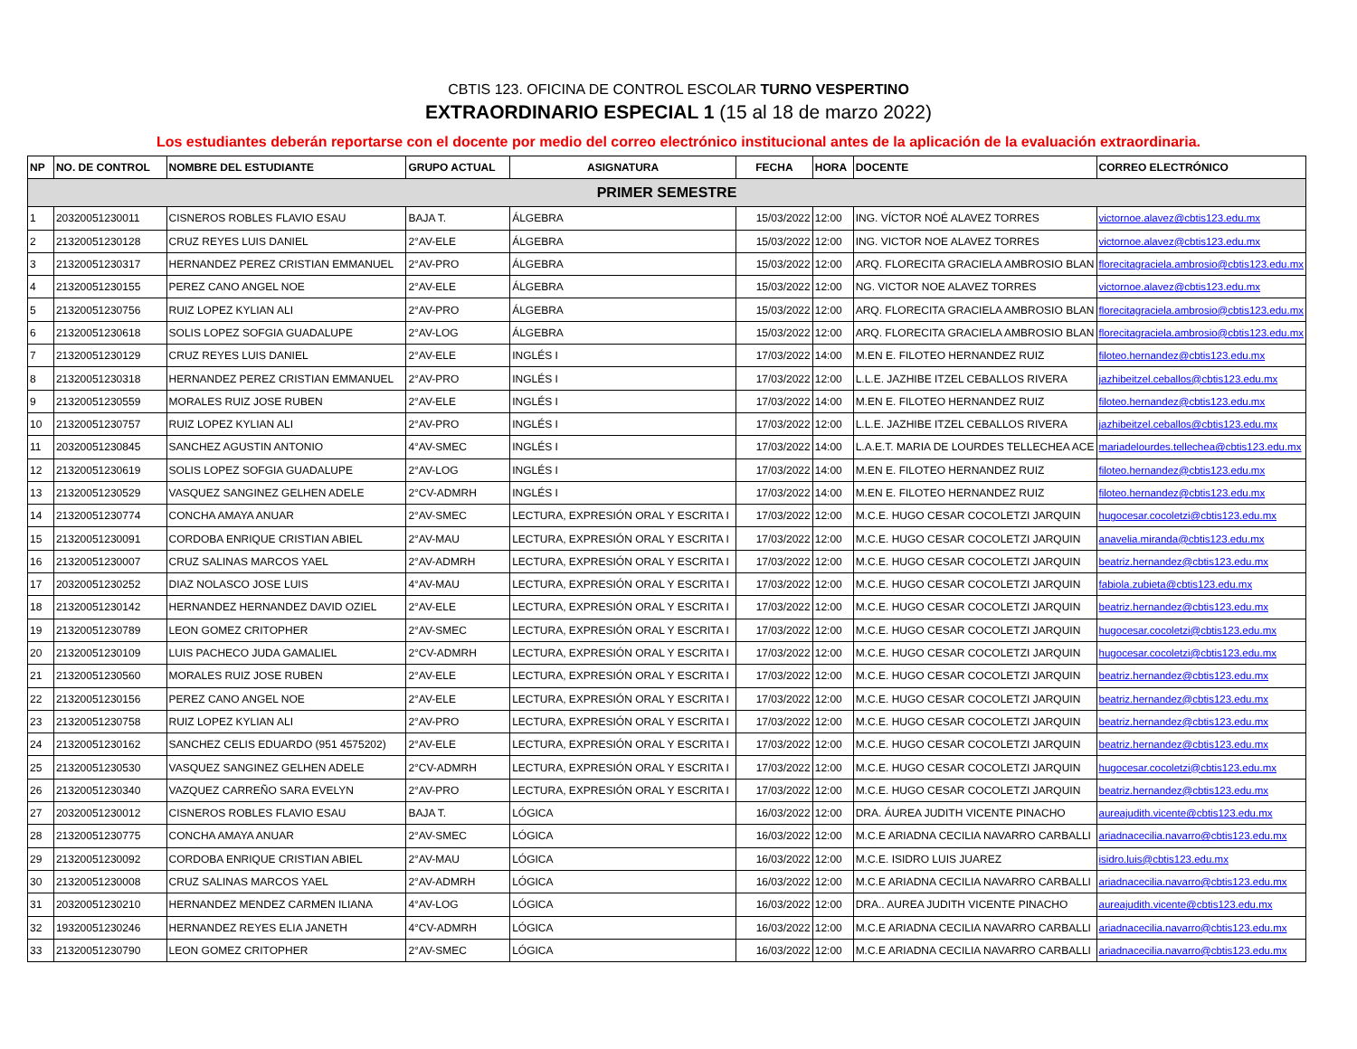CBTIS 123. OFICINA DE CONTROL ESCOLAR TURNO VESPERTINO
EXTRAORDINARIO ESPECIAL 1 (15 al 18 de marzo 2022)
Los estudiantes deberán reportarse con el docente por medio del correo electrónico institucional antes de la aplicación de la evaluación extraordinaria.
| NP | NO. DE CONTROL | NOMBRE DEL ESTUDIANTE | GRUPO ACTUAL | ASIGNATURA | FECHA | HORA | DOCENTE | CORREO ELECTRÓNICO |
| --- | --- | --- | --- | --- | --- | --- | --- | --- |
| PRIMER SEMESTRE | | | | | | | | |
| 1 | 20320051230011 | CISNEROS ROBLES FLAVIO ESAU | BAJA T. | ÁLGEBRA | 15/03/2022 | 12:00 | ING. VÍCTOR NOÉ ALAVEZ TORRES | victornoe.alavez@cbtis123.edu.mx |
| 2 | 21320051230128 | CRUZ REYES LUIS DANIEL | 2°AV-ELE | ÁLGEBRA | 15/03/2022 | 12:00 | ING. VICTOR NOE ALAVEZ TORRES | victornoe.alavez@cbtis123.edu.mx |
| 3 | 21320051230317 | HERNANDEZ PEREZ CRISTIAN EMMANUEL | 2°AV-PRO | ÁLGEBRA | 15/03/2022 | 12:00 | ARQ. FLORECITA GRACIELA AMBROSIO BLAN | florecitagraciela.ambrosio@cbtis123.edu.mx |
| 4 | 21320051230155 | PEREZ CANO ANGEL NOE | 2°AV-ELE | ÁLGEBRA | 15/03/2022 | 12:00 | NG. VICTOR NOE ALAVEZ TORRES | victornoe.alavez@cbtis123.edu.mx |
| 5 | 21320051230756 | RUIZ LOPEZ KYLIAN ALI | 2°AV-PRO | ÁLGEBRA | 15/03/2022 | 12:00 | ARQ. FLORECITA GRACIELA AMBROSIO BLAN | florecitagraciela.ambrosio@cbtis123.edu.mx |
| 6 | 21320051230618 | SOLIS LOPEZ SOFGIA GUADALUPE | 2°AV-LOG | ÁLGEBRA | 15/03/2022 | 12:00 | ARQ. FLORECITA GRACIELA AMBROSIO BLAN | florecitagraciela.ambrosio@cbtis123.edu.mx |
| 7 | 21320051230129 | CRUZ REYES LUIS DANIEL | 2°AV-ELE | INGLÉS I | 17/03/2022 | 14:00 | M.EN E. FILOTEO HERNANDEZ RUIZ | filoteo.hernandez@cbtis123.edu.mx |
| 8 | 21320051230318 | HERNANDEZ PEREZ CRISTIAN EMMANUEL | 2°AV-PRO | INGLÉS I | 17/03/2022 | 12:00 | L.L.E. JAZHIBE ITZEL CEBALLOS RIVERA | jazhibeitzel.ceballos@cbtis123.edu.mx |
| 9 | 21320051230559 | MORALES RUIZ JOSE RUBEN | 2°AV-ELE | INGLÉS I | 17/03/2022 | 14:00 | M.EN E. FILOTEO HERNANDEZ RUIZ | filoteo.hernandez@cbtis123.edu.mx |
| 10 | 21320051230757 | RUIZ LOPEZ KYLIAN ALI | 2°AV-PRO | INGLÉS I | 17/03/2022 | 12:00 | L.L.E. JAZHIBE ITZEL CEBALLOS RIVERA | jazhibeitzel.ceballos@cbtis123.edu.mx |
| 11 | 20320051230845 | SANCHEZ AGUSTIN ANTONIO | 4°AV-SMEC | INGLÉS I | 17/03/2022 | 14:00 | L.A.E.T. MARIA DE LOURDES TELLECHEA ACE | mariadelourdes.tellechea@cbtis123.edu.mx |
| 12 | 21320051230619 | SOLIS LOPEZ SOFGIA GUADALUPE | 2°AV-LOG | INGLÉS I | 17/03/2022 | 14:00 | M.EN E. FILOTEO HERNANDEZ RUIZ | filoteo.hernandez@cbtis123.edu.mx |
| 13 | 21320051230529 | VASQUEZ SANGINEZ GELHEN ADELE | 2°CV-ADMRH | INGLÉS I | 17/03/2022 | 14:00 | M.EN E. FILOTEO HERNANDEZ RUIZ | filoteo.hernandez@cbtis123.edu.mx |
| 14 | 21320051230774 | CONCHA AMAYA ANUAR | 2°AV-SMEC | LECTURA, EXPRESIÓN ORAL Y ESCRITA I | 17/03/2022 | 12:00 | M.C.E. HUGO CESAR COCOLETZI JARQUIN | hugocesar.cocoletzi@cbtis123.edu.mx |
| 15 | 21320051230091 | CORDOBA ENRIQUE CRISTIAN ABIEL | 2°AV-MAU | LECTURA, EXPRESIÓN ORAL Y ESCRITA I | 17/03/2022 | 12:00 | M.C.E. HUGO CESAR COCOLETZI JARQUIN | anavelia.miranda@cbtis123.edu.mx |
| 16 | 21320051230007 | CRUZ SALINAS MARCOS YAEL | 2°AV-ADMRH | LECTURA, EXPRESIÓN ORAL Y ESCRITA I | 17/03/2022 | 12:00 | M.C.E. HUGO CESAR COCOLETZI JARQUIN | beatriz.hernandez@cbtis123.edu.mx |
| 17 | 20320051230252 | DIAZ NOLASCO JOSE LUIS | 4°AV-MAU | LECTURA, EXPRESIÓN ORAL Y ESCRITA I | 17/03/2022 | 12:00 | M.C.E. HUGO CESAR COCOLETZI JARQUIN | fabiola.zubieta@cbtis123.edu.mx |
| 18 | 21320051230142 | HERNANDEZ HERNANDEZ DAVID OZIEL | 2°AV-ELE | LECTURA, EXPRESIÓN ORAL Y ESCRITA I | 17/03/2022 | 12:00 | M.C.E. HUGO CESAR COCOLETZI JARQUIN | beatriz.hernandez@cbtis123.edu.mx |
| 19 | 21320051230789 | LEON GOMEZ CRITOPHER | 2°AV-SMEC | LECTURA, EXPRESIÓN ORAL Y ESCRITA I | 17/03/2022 | 12:00 | M.C.E. HUGO CESAR COCOLETZI JARQUIN | hugocesar.cocoletzi@cbtis123.edu.mx |
| 20 | 21320051230109 | LUIS PACHECO JUDA GAMALIEL | 2°CV-ADMRH | LECTURA, EXPRESIÓN ORAL Y ESCRITA I | 17/03/2022 | 12:00 | M.C.E. HUGO CESAR COCOLETZI JARQUIN | hugocesar.cocoletzi@cbtis123.edu.mx |
| 21 | 21320051230560 | MORALES RUIZ JOSE RUBEN | 2°AV-ELE | LECTURA, EXPRESIÓN ORAL Y ESCRITA I | 17/03/2022 | 12:00 | M.C.E. HUGO CESAR COCOLETZI JARQUIN | beatriz.hernandez@cbtis123.edu.mx |
| 22 | 21320051230156 | PEREZ CANO ANGEL NOE | 2°AV-ELE | LECTURA, EXPRESIÓN ORAL Y ESCRITA I | 17/03/2022 | 12:00 | M.C.E. HUGO CESAR COCOLETZI JARQUIN | beatriz.hernandez@cbtis123.edu.mx |
| 23 | 21320051230758 | RUIZ LOPEZ KYLIAN ALI | 2°AV-PRO | LECTURA, EXPRESIÓN ORAL Y ESCRITA I | 17/03/2022 | 12:00 | M.C.E. HUGO CESAR COCOLETZI JARQUIN | beatriz.hernandez@cbtis123.edu.mx |
| 24 | 21320051230162 | SANCHEZ CELIS EDUARDO (951 4575202) | 2°AV-ELE | LECTURA, EXPRESIÓN ORAL Y ESCRITA I | 17/03/2022 | 12:00 | M.C.E. HUGO CESAR COCOLETZI JARQUIN | beatriz.hernandez@cbtis123.edu.mx |
| 25 | 21320051230530 | VASQUEZ SANGINEZ GELHEN ADELE | 2°CV-ADMRH | LECTURA, EXPRESIÓN ORAL Y ESCRITA I | 17/03/2022 | 12:00 | M.C.E. HUGO CESAR COCOLETZI JARQUIN | hugocesar.cocoletzi@cbtis123.edu.mx |
| 26 | 21320051230340 | VAZQUEZ CARREÑO SARA EVELYN | 2°AV-PRO | LECTURA, EXPRESIÓN ORAL Y ESCRITA I | 17/03/2022 | 12:00 | M.C.E. HUGO CESAR COCOLETZI JARQUIN | beatriz.hernandez@cbtis123.edu.mx |
| 27 | 20320051230012 | CISNEROS ROBLES FLAVIO ESAU | BAJA T. | LÓGICA | 16/03/2022 | 12:00 | DRA. ÁUREA JUDITH VICENTE PINACHO | aureajudith.vicente@cbtis123.edu.mx |
| 28 | 21320051230775 | CONCHA AMAYA ANUAR | 2°AV-SMEC | LÓGICA | 16/03/2022 | 12:00 | M.C.E ARIADNA CECILIA NAVARRO CARBALLI | ariadnacecilia.navarro@cbtis123.edu.mx |
| 29 | 21320051230092 | CORDOBA ENRIQUE CRISTIAN ABIEL | 2°AV-MAU | LÓGICA | 16/03/2022 | 12:00 | M.C.E. ISIDRO LUIS JUAREZ | isidro.luis@cbtis123.edu.mx |
| 30 | 21320051230008 | CRUZ SALINAS MARCOS YAEL | 2°AV-ADMRH | LÓGICA | 16/03/2022 | 12:00 | M.C.E ARIADNA CECILIA NAVARRO CARBALLI | ariadnacecilia.navarro@cbtis123.edu.mx |
| 31 | 20320051230210 | HERNANDEZ MENDEZ CARMEN ILIANA | 4°AV-LOG | LÓGICA | 16/03/2022 | 12:00 | DRA.. AUREA JUDITH VICENTE PINACHO | aureajudith.vicente@cbtis123.edu.mx |
| 32 | 19320051230246 | HERNANDEZ REYES ELIA JANETH | 4°CV-ADMRH | LÓGICA | 16/03/2022 | 12:00 | M.C.E ARIADNA CECILIA NAVARRO CARBALLI | ariadnacecilia.navarro@cbtis123.edu.mx |
| 33 | 21320051230790 | LEON GOMEZ CRITOPHER | 2°AV-SMEC | LÓGICA | 16/03/2022 | 12:00 | M.C.E ARIADNA CECILIA NAVARRO CARBALLI | ariadnacecilia.navarro@cbtis123.edu.mx |